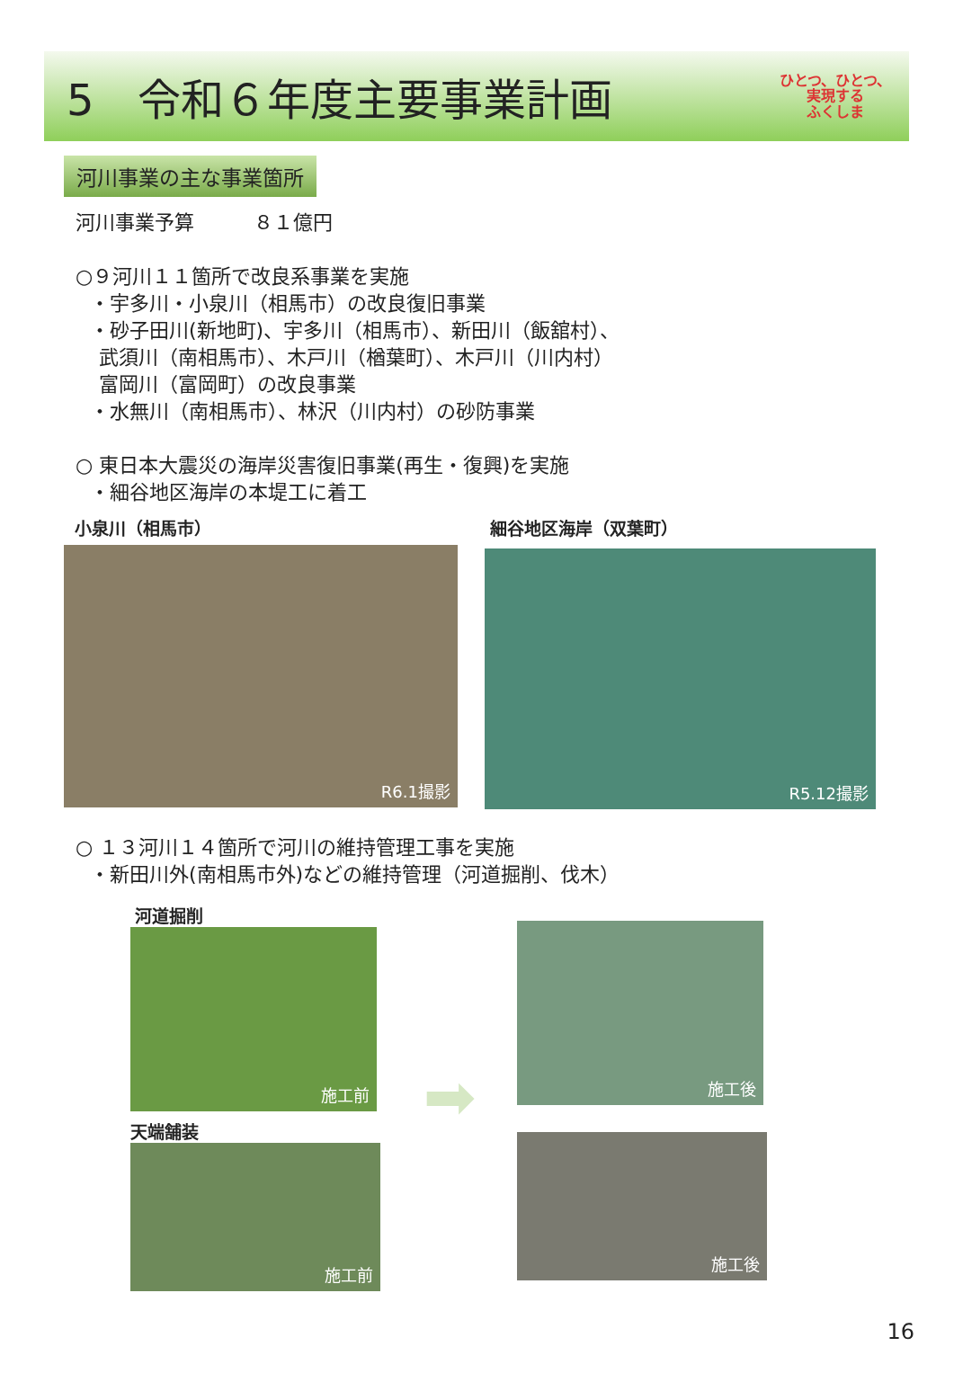5　令和６年度主要事業計画
ひとつ、ひとつ、
実現する
ふくしま
河川事業の主な事業箇所
河川事業予算　　　８１億円
○９河川１１箇所で改良系事業を実施
・宇多川・小泉川（相馬市）の改良復旧事業
・砂子田川(新地町)、宇多川（相馬市）、新田川（飯舘村）、
武須川（南相馬市）、木戸川（楢葉町）、木戸川（川内村）
富岡川（富岡町）の改良事業
・水無川（南相馬市）、林沢（川内村）の砂防事業
○ 東日本大震災の海岸災害復旧事業(再生・復興)を実施
・細谷地区海岸の本堤工に着工
小泉川（相馬市）
R6.1撮影
細谷地区海岸（双葉町）
R5.12撮影
○ １３河川１４箇所で河川の維持管理工事を実施
・新田川外(南相馬市外)などの維持管理（河道掘削、伐木）
河道掘削
施工前
天端舗装
施工前
➡
施工後
施工後
16